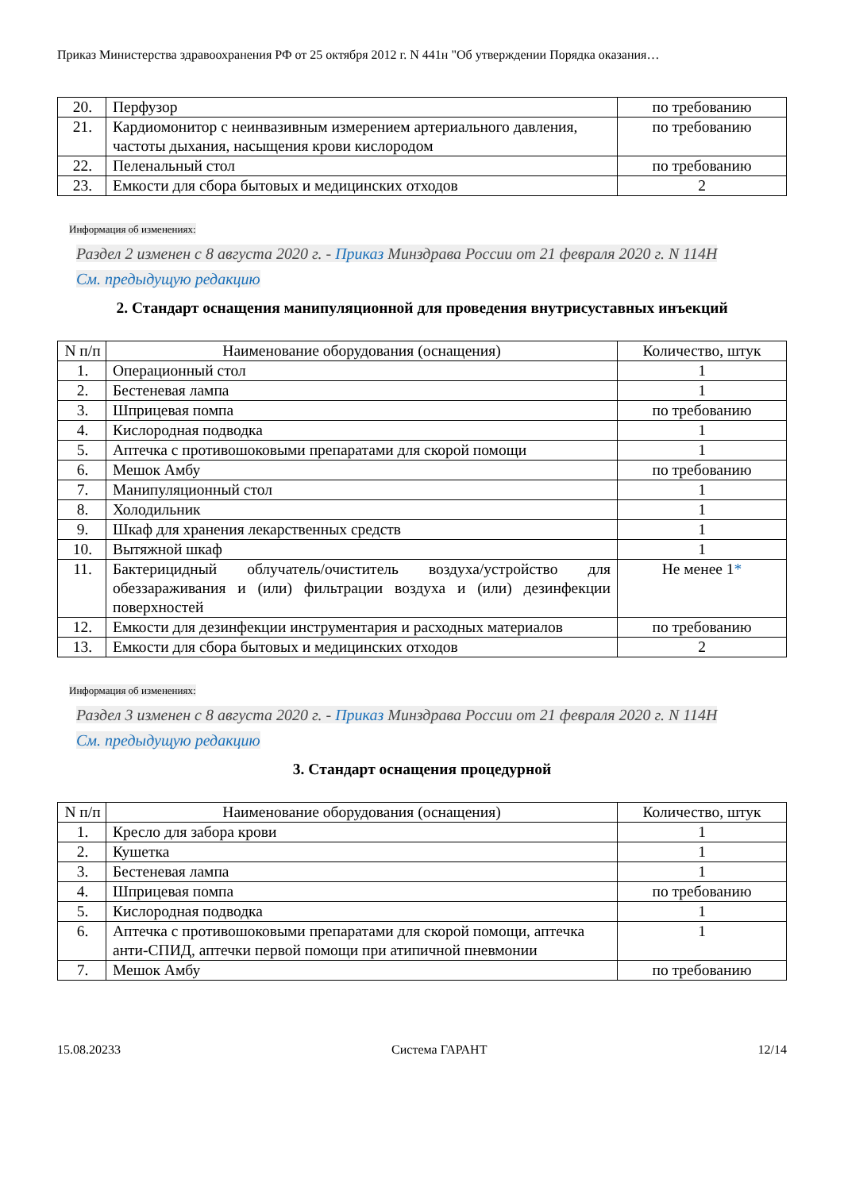Приказ Министерства здравоохранения РФ от 25 октября 2012 г. N 441н "Об утверждении Порядка оказания…
| 20. | Перфузор | по требованию |
| 21. | Кардиомонитор с неинвазивным измерением артериального давления, частоты дыхания, насыщения крови кислородом | по требованию |
| 22. | Пеленальный стол | по требованию |
| 23. | Емкости для сбора бытовых и медицинских отходов | 2 |
Информация об изменениях:
Раздел 2 изменен с 8 августа 2020 г. - Приказ Минздрава России от 21 февраля 2020 г. N 114Н
См. предыдущую редакцию
2. Стандарт оснащения манипуляционной для проведения внутрисуставных инъекций
| N п/п | Наименование оборудования (оснащения) | Количество, штук |
| 1. | Операционный стол | 1 |
| 2. | Бестеневая лампа | 1 |
| 3. | Шприцевая помпа | по требованию |
| 4. | Кислородная подводка | 1 |
| 5. | Аптечка с противошоковыми препаратами для скорой помощи | 1 |
| 6. | Мешок Амбу | по требованию |
| 7. | Манипуляционный стол | 1 |
| 8. | Холодильник | 1 |
| 9. | Шкаф для хранения лекарственных средств | 1 |
| 10. | Вытяжной шкаф | 1 |
| 11. | Бактерицидный облучатель/очиститель воздуха/устройство для обеззараживания и (или) фильтрации воздуха и (или) дезинфекции поверхностей | Не менее 1 * |
| 12. | Емкости для дезинфекции инструментария и расходных материалов | по требованию |
| 13. | Емкости для сбора бытовых и медицинских отходов | 2 |
Информация об изменениях:
Раздел 3 изменен с 8 августа 2020 г. - Приказ Минздрава России от 21 февраля 2020 г. N 114Н
См. предыдущую редакцию
3. Стандарт оснащения процедурной
| N п/п | Наименование оборудования (оснащения) | Количество, штук |
| 1. | Кресло для забора крови | 1 |
| 2. | Кушетка | 1 |
| 3. | Бестеневая лампа | 1 |
| 4. | Шприцевая помпа | по требованию |
| 5. | Кислородная подводка | 1 |
| 6. | Аптечка с противошоковыми препаратами для скорой помощи, аптечка анти-СПИД, аптечки первой помощи при атипичной пневмонии | 1 |
| 7. | Мешок Амбу | по требованию |
15.08.20233 Система ГАРАНТ 12/14